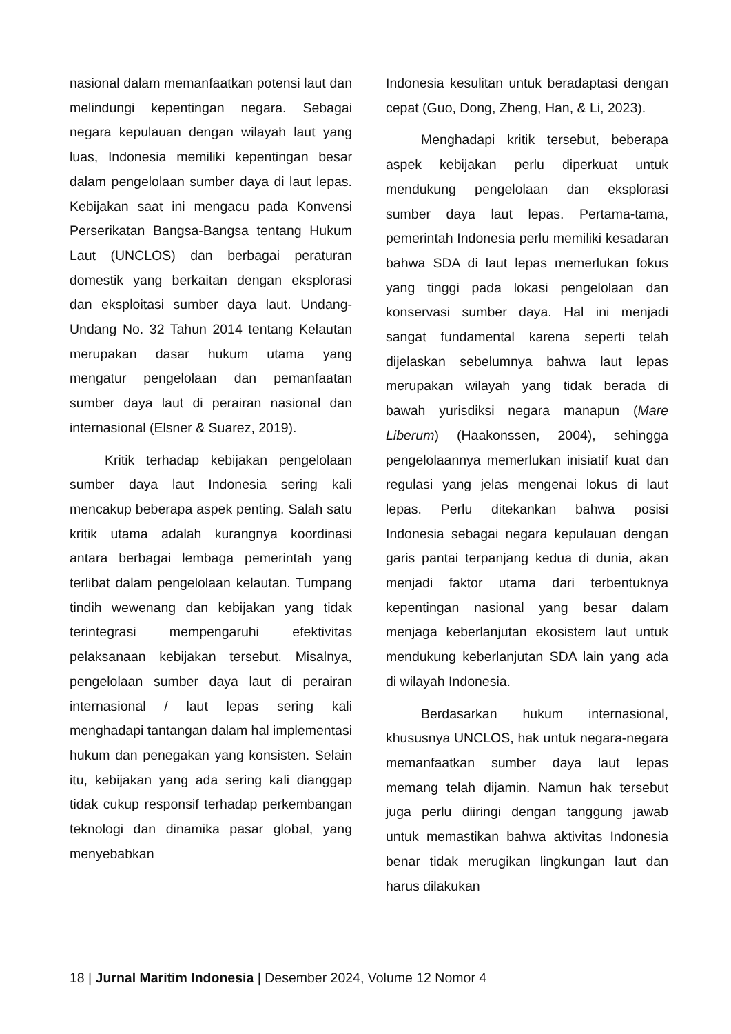nasional dalam memanfaatkan potensi laut dan melindungi kepentingan negara. Sebagai negara kepulauan dengan wilayah laut yang luas, Indonesia memiliki kepentingan besar dalam pengelolaan sumber daya di laut lepas. Kebijakan saat ini mengacu pada Konvensi Perserikatan Bangsa-Bangsa tentang Hukum Laut (UNCLOS) dan berbagai peraturan domestik yang berkaitan dengan eksplorasi dan eksploitasi sumber daya laut. Undang-Undang No. 32 Tahun 2014 tentang Kelautan merupakan dasar hukum utama yang mengatur pengelolaan dan pemanfaatan sumber daya laut di perairan nasional dan internasional (Elsner & Suarez, 2019).
Kritik terhadap kebijakan pengelolaan sumber daya laut Indonesia sering kali mencakup beberapa aspek penting. Salah satu kritik utama adalah kurangnya koordinasi antara berbagai lembaga pemerintah yang terlibat dalam pengelolaan kelautan. Tumpang tindih wewenang dan kebijakan yang tidak terintegrasi mempengaruhi efektivitas pelaksanaan kebijakan tersebut. Misalnya, pengelolaan sumber daya laut di perairan internasional / laut lepas sering kali menghadapi tantangan dalam hal implementasi hukum dan penegakan yang konsisten. Selain itu, kebijakan yang ada sering kali dianggap tidak cukup responsif terhadap perkembangan teknologi dan dinamika pasar global, yang menyebabkan
Indonesia kesulitan untuk beradaptasi dengan cepat (Guo, Dong, Zheng, Han, & Li, 2023).
Menghadapi kritik tersebut, beberapa aspek kebijakan perlu diperkuat untuk mendukung pengelolaan dan eksplorasi sumber daya laut lepas. Pertama-tama, pemerintah Indonesia perlu memiliki kesadaran bahwa SDA di laut lepas memerlukan fokus yang tinggi pada lokasi pengelolaan dan konservasi sumber daya. Hal ini menjadi sangat fundamental karena seperti telah dijelaskan sebelumnya bahwa laut lepas merupakan wilayah yang tidak berada di bawah yurisdiksi negara manapun (Mare Liberum) (Haakonssen, 2004), sehingga pengelolaannya memerlukan inisiatif kuat dan regulasi yang jelas mengenai lokus di laut lepas. Perlu ditekankan bahwa posisi Indonesia sebagai negara kepulauan dengan garis pantai terpanjang kedua di dunia, akan menjadi faktor utama dari terbentuknya kepentingan nasional yang besar dalam menjaga keberlanjutan ekosistem laut untuk mendukung keberlanjutan SDA lain yang ada di wilayah Indonesia.
Berdasarkan hukum internasional, khususnya UNCLOS, hak untuk negara-negara memanfaatkan sumber daya laut lepas memang telah dijamin. Namun hak tersebut juga perlu diiringi dengan tanggung jawab untuk memastikan bahwa aktivitas Indonesia benar tidak merugikan lingkungan laut dan harus dilakukan
18 | Jurnal Maritim Indonesia | Desember 2024, Volume 12 Nomor 4